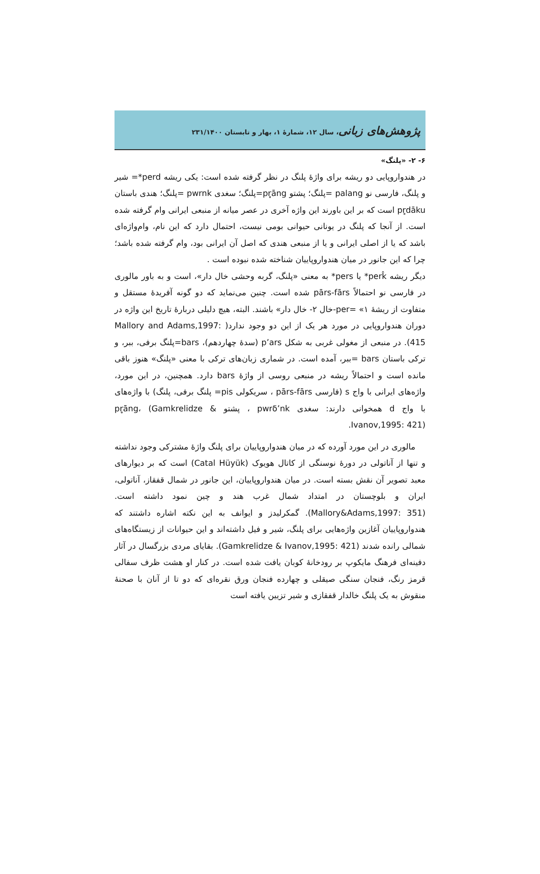پژوهش‌های زبانی، سال ۱۲، شمارۀ ۱، بهار و تابستان ۲۳۱/۱۴۰۰
۶- ۲- «پلنگ»
در هندواروپایی دو ریشه برای واژۀ پلنگ در نظر گرفته شده است: یکی ریشه perd*= شیر و پلنگ، فارسی نو palang =پلنگ؛ پشتو pr̥āng=پلنگ؛ سغدی pwrnk =پلنگ؛ هندی باستان pr̥dāku است که بر این باورند این واژه آخری در عصر میانه از منبعی ایرانی وام گرفته شده است. از آنجا که پلنگ در یونانی حیوانی بومی نیست، احتمال دارد که این نام، وام‌واژه‌ای باشد که یا از اصلی ایرانی و یا از منبعی هندی که اصل آن ایرانی بود، وام گرفته شده باشد؛ چرا که این جانور در میان هندواروپاییان شناخته شده نبوده است .
دیگر ریشه perk̂* یا pers* به معنی «پلنگ، گربه وحشی خال دار»، است و به باور مالوری در فارسی نو احتمالاً pārs-fārs شده است. چنین می‌نماید که دو گونه آفریدۀ مستقل و متفاوت از ریشۀ per= «۱-خال ۲- خال دار» باشند. البته، هیچ دلیلی دربارۀ تاریخ این واژه در دوران هندواروپایی در مورد هر یک از این دو وجود ندارد( Mallory and Adams,1997: 415). در منبعی از مغولی غربی به شکل p’ars (سدۀ چهاردهم)، bars=پلنگ برفی، ببر، و ترکی باستان bars =ببر، آمده است. در شماری زبان‌های ترکی با معنی «پلنگ» هنوز باقی مانده است و احتمالاً ریشه در منبعی روسی از واژۀ bars دارد. همچنین، در این مورد، واژه‌های ایرانی با واج s (فارسی pārs-fārs ، سریکولی pis= پلنگ برفی، پلنگ) با واژه‌های با واج d همخوانی دارند: سغدی pwrδ’nk ، پشتو pr̥āng، (Gamkrelidze & Ivanov,1995: 421).
مالوری در این مورد آورده که در میان هندواروپاییان برای پلنگ واژۀ مشترکی وجود نداشته و تنها از آناتولی در دورۀ نوسنگی از کاتال هویوک (Catal Hüyük) است که بر دیوارهای معبد تصویر آن نقش بسته است. در میان هندواروپاییان، این جانور در شمال قفقاز، آناتولی، ایران و بلوچستان در امتداد شمال غرب هند و چین نمود داشته است. (Mallory&Adams,1997: 351). گمکرلیدز و ایوانف به این نکته اشاره داشتند که هندواروپاییان آغازین واژه‌هایی برای پلنگ، شیر و فیل داشته‌اند و این حیوانات از زیستگاه‌های شمالی رانده شدند (Gamkrelidze & Ivanov,1995: 421). بقایای مردی بزرگسال در آثار دفینه‌ای فرهنگ مایکوپ بر رودخانۀ کوبان یافت شده است. در کنار او هشت ظرف سفالی قرمز رنگ، فنجان سنگی صیقلی و چهارده فنجان ورق نقره‌ای که دو تا از آنان با صحنۀ منقوش به یک پلنگ خالدار قفقازی و شیر تزیین یافته است